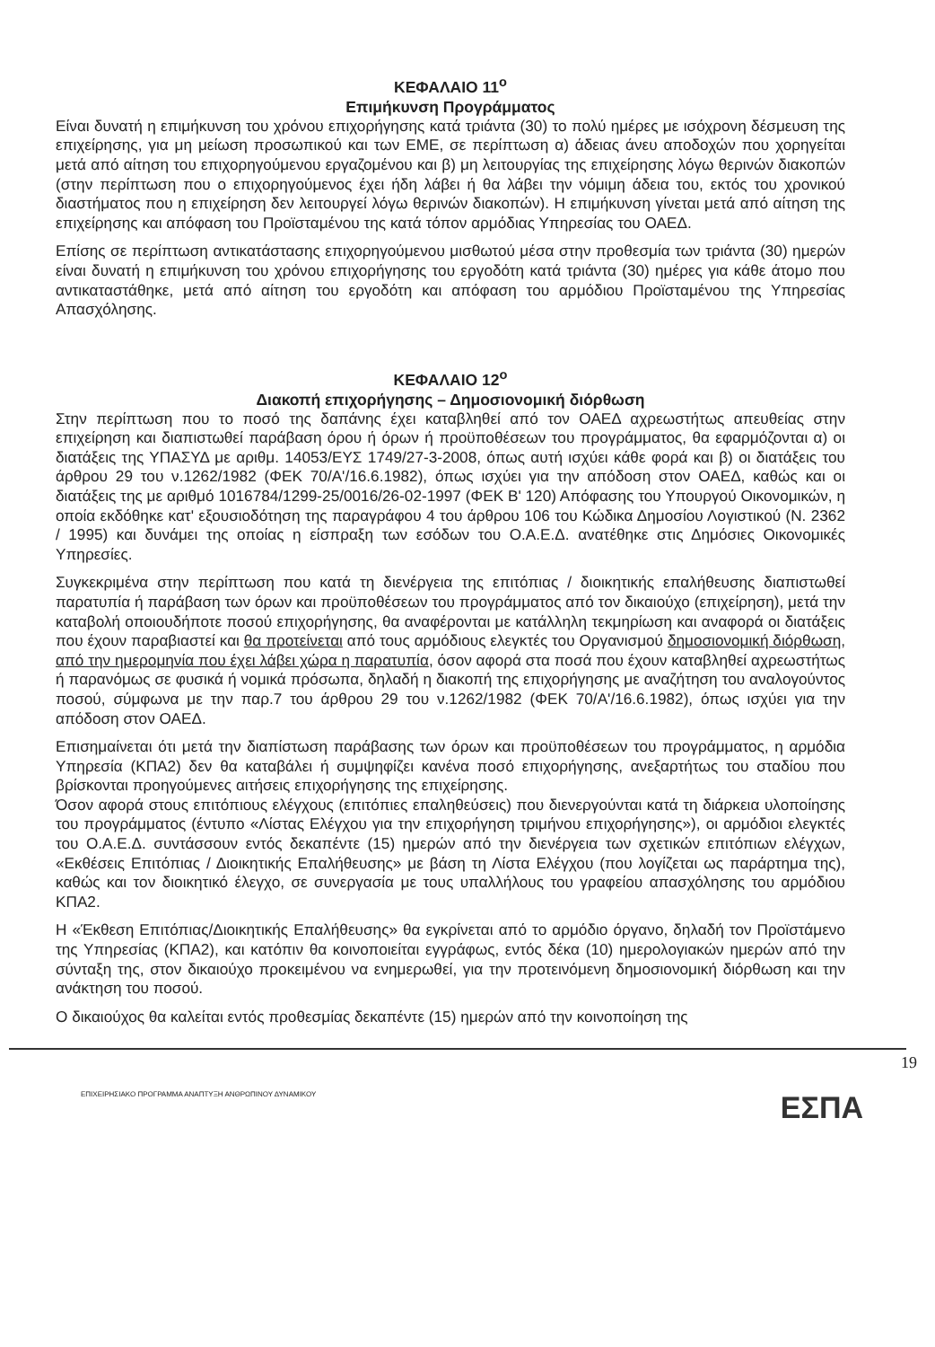ΚΕΦΑΛΑΙΟ 11<sup>ο</sup>
Επιμήκυνση Προγράμματος
Είναι δυνατή η επιμήκυνση του χρόνου επιχορήγησης κατά τριάντα (30) το πολύ ημέρες με ισόχρονη δέσμευση της επιχείρησης, για μη μείωση προσωπικού και των ΕΜΕ, σε περίπτωση α) άδειας άνευ αποδοχών που χορηγείται μετά από αίτηση του επιχορηγούμενου εργαζομένου και β) μη λειτουργίας της επιχείρησης λόγω θερινών διακοπών (στην περίπτωση που ο επιχορηγούμενος έχει ήδη λάβει ή θα λάβει την νόμιμη άδεια του, εκτός του χρονικού διαστήματος που η επιχείρηση δεν λειτουργεί λόγω θερινών διακοπών). Η επιμήκυνση γίνεται μετά από αίτηση της επιχείρησης και απόφαση του Προϊσταμένου της κατά τόπον αρμόδιας Υπηρεσίας του ΟΑΕΔ.
Επίσης σε περίπτωση αντικατάστασης επιχορηγούμενου μισθωτού μέσα στην προθεσμία των τριάντα (30) ημερών είναι δυνατή η επιμήκυνση του χρόνου επιχορήγησης του εργοδότη κατά τριάντα (30) ημέρες για κάθε άτομο που αντικαταστάθηκε, μετά από αίτηση του εργοδότη και απόφαση του αρμόδιου Προϊσταμένου της Υπηρεσίας Απασχόλησης.
ΚΕΦΑΛΑΙΟ 12<sup>ο</sup>
Διακοπή επιχορήγησης – Δημοσιονομική διόρθωση
Στην περίπτωση που το ποσό της δαπάνης έχει καταβληθεί από τον ΟΑΕΔ αχρεωστήτως απευθείας στην επιχείρηση και διαπιστωθεί παράβαση όρου ή όρων ή προϋποθέσεων του προγράμματος, θα εφαρμόζονται α) οι διατάξεις της ΥΠΑΣΥΔ με αριθμ. 14053/ΕΥΣ 1749/27-3-2008, όπως αυτή ισχύει κάθε φορά και β) οι διατάξεις του άρθρου 29 του ν.1262/1982 (ΦΕΚ 70/Α'/16.6.1982), όπως ισχύει για την απόδοση στον ΟΑΕΔ, καθώς και οι διατάξεις της με αριθμό 1016784/1299-25/0016/26-02-1997 (ΦΕΚ Β' 120) Απόφασης του Υπουργού Οικονομικών, η οποία εκδόθηκε κατ' εξουσιοδότηση της παραγράφου 4 του άρθρου 106 του Κώδικα Δημοσίου Λογιστικού (Ν. 2362 / 1995) και δυνάμει της οποίας η είσπραξη των εσόδων του Ο.Α.Ε.Δ. ανατέθηκε στις Δημόσιες Οικονομικές Υπηρεσίες.
Συγκεκριμένα στην περίπτωση που κατά τη διενέργεια της επιτόπιας / διοικητικής επαλήθευσης διαπιστωθεί παρατυπία ή παράβαση των όρων και προϋποθέσεων του προγράμματος από τον δικαιούχο (επιχείρηση), μετά την καταβολή οποιουδήποτε ποσού επιχορήγησης, θα αναφέρονται με κατάλληλη τεκμηρίωση και αναφορά οι διατάξεις που έχουν παραβιαστεί και θα προτείνεται από τους αρμόδιους ελεγκτές του Οργανισμού δημοσιονομική διόρθωση, από την ημερομηνία που έχει λάβει χώρα η παρατυπία, όσον αφορά στα ποσά που έχουν καταβληθεί αχρεωστήτως ή παρανόμως σε φυσικά ή νομικά πρόσωπα, δηλαδή η διακοπή της επιχορήγησης με αναζήτηση του αναλογούντος ποσού, σύμφωνα με την παρ.7 του άρθρου 29 του ν.1262/1982 (ΦΕΚ 70/Α'/16.6.1982), όπως ισχύει για την απόδοση στον ΟΑΕΔ.
Επισημαίνεται ότι μετά την διαπίστωση παράβασης των όρων και προϋποθέσεων του προγράμματος, η αρμόδια Υπηρεσία (ΚΠΑ2) δεν θα καταβάλει ή συμψηφίζει κανένα ποσό επιχορήγησης, ανεξαρτήτως του σταδίου που βρίσκονται προηγούμενες αιτήσεις επιχορήγησης της επιχείρησης.
Όσον αφορά στους επιτόπιους ελέγχους (επιτόπιες επαληθεύσεις) που διενεργούνται κατά τη διάρκεια υλοποίησης του προγράμματος (έντυπο «Λίστας Ελέγχου για την επιχορήγηση τριμήνου επιχορήγησης»), οι αρμόδιοι ελεγκτές του Ο.Α.Ε.Δ. συντάσσουν εντός δεκαπέντε (15) ημερών από την διενέργεια των σχετικών επιτόπιων ελέγχων, «Εκθέσεις Επιτόπιας / Διοικητικής Επαλήθευσης» με βάση τη Λίστα Ελέγχου (που λογίζεται ως παράρτημα της), καθώς και τον διοικητικό έλεγχο, σε συνεργασία με τους υπαλλήλους του γραφείου απασχόλησης του αρμόδιου ΚΠΑ2.
Η «Έκθεση Επιτόπιας/Διοικητικής Επαλήθευσης» θα εγκρίνεται από το αρμόδιο όργανο, δηλαδή τον Προϊστάμενο της Υπηρεσίας (ΚΠΑ2), και κατόπιν θα κοινοποιείται εγγράφως, εντός δέκα (10) ημερολογιακών ημερών από την σύνταξη της, στον δικαιούχο προκειμένου να ενημερωθεί, για την προτεινόμενη δημοσιονομική διόρθωση και την ανάκτηση του ποσού.
Ο δικαιούχος θα καλείται εντός προθεσμίας δεκαπέντε (15) ημερών από την κοινοποίηση της
19
ΕΠΙΧΕΙΡΗΣΙΑΚΟ ΠΡΟΓΡΑΜΜΑ ΑΝΑΠΤΥΞΗ ΑΝΘΡΩΠΙΝΟΥ ΔΥΝΑΜΙΚΟΥ ΕΣΠΑ